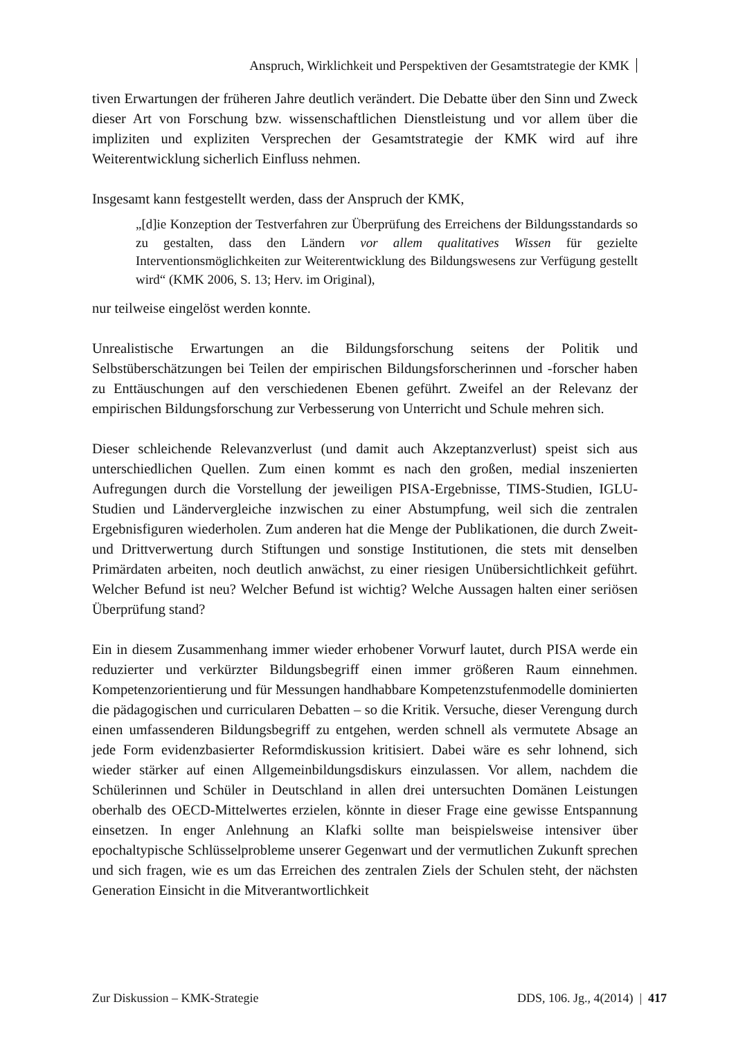Anspruch, Wirklichkeit und Perspektiven der Gesamtstrategie der KMK
tiven Erwartungen der früheren Jahre deutlich verändert. Die Debatte über den Sinn und Zweck dieser Art von Forschung bzw. wissenschaftlichen Dienstleistung und vor allem über die impliziten und expliziten Versprechen der Gesamtstrategie der KMK wird auf ihre Weiterentwicklung sicherlich Einfluss nehmen.
Insgesamt kann festgestellt werden, dass der Anspruch der KMK,
„[d]ie Konzeption der Testverfahren zur Überprüfung des Erreichens der Bildungsstandards so zu gestalten, dass den Ländern vor allem qualitatives Wissen für gezielte Interventionsmöglichkeiten zur Weiterentwicklung des Bildungswesens zur Verfügung gestellt wird“ (KMK 2006, S. 13; Herv. im Original),
nur teilweise eingelöst werden konnte.
Unrealistische Erwartungen an die Bildungsforschung seitens der Politik und Selbstüberschätzungen bei Teilen der empirischen Bildungsforscherinnen und -forscher haben zu Enttäuschungen auf den verschiedenen Ebenen geführt. Zweifel an der Relevanz der empirischen Bildungsforschung zur Verbesserung von Unterricht und Schule mehren sich.
Dieser schleichende Relevanzverlust (und damit auch Akzeptanzverlust) speist sich aus unterschiedlichen Quellen. Zum einen kommt es nach den großen, medial inszenierten Aufregungen durch die Vorstellung der jeweiligen PISA-Ergebnisse, TIMS-Studien, IGLU-Studien und Ländervergleiche inzwischen zu einer Abstumpfung, weil sich die zentralen Ergebnisfiguren wiederholen. Zum anderen hat die Menge der Publikationen, die durch Zweit- und Drittverwertung durch Stiftungen und sonstige Institutionen, die stets mit denselben Primärdaten arbeiten, noch deutlich anwächst, zu einer riesigen Unübersichtlichkeit geführt. Welcher Befund ist neu? Welcher Befund ist wichtig? Welche Aussagen halten einer seriösen Überprüfung stand?
Ein in diesem Zusammenhang immer wieder erhobener Vorwurf lautet, durch PISA werde ein reduzierter und verkürzter Bildungsbegriff einen immer größeren Raum einnehmen. Kompetenzorientierung und für Messungen handhabbare Kompetenzstufenmodelle dominierten die pädagogischen und curricularen Debatten – so die Kritik. Versuche, dieser Verengung durch einen umfassenderen Bildungsbegriff zu entgehen, werden schnell als vermutete Absage an jede Form evidenzbasierter Reformdiskussion kritisiert. Dabei wäre es sehr lohnend, sich wieder stärker auf einen Allgemeinbildungsdiskurs einzulassen. Vor allem, nachdem die Schülerinnen und Schüler in Deutschland in allen drei untersuchten Domänen Leistungen oberhalb des OECD-Mittelwertes erzielen, könnte in dieser Frage eine gewisse Entspannung einsetzen. In enger Anlehnung an Klafki sollte man beispielsweise intensiver über epochaltypische Schlüsselprobleme unserer Gegenwart und der vermutlichen Zukunft sprechen und sich fragen, wie es um das Erreichen des zentralen Ziels der Schulen steht, der nächsten Generation Einsicht in die Mitverantwortlichkeit
Zur Diskussion – KMK-Strategie DDS, 106. Jg., 4(2014) | 417